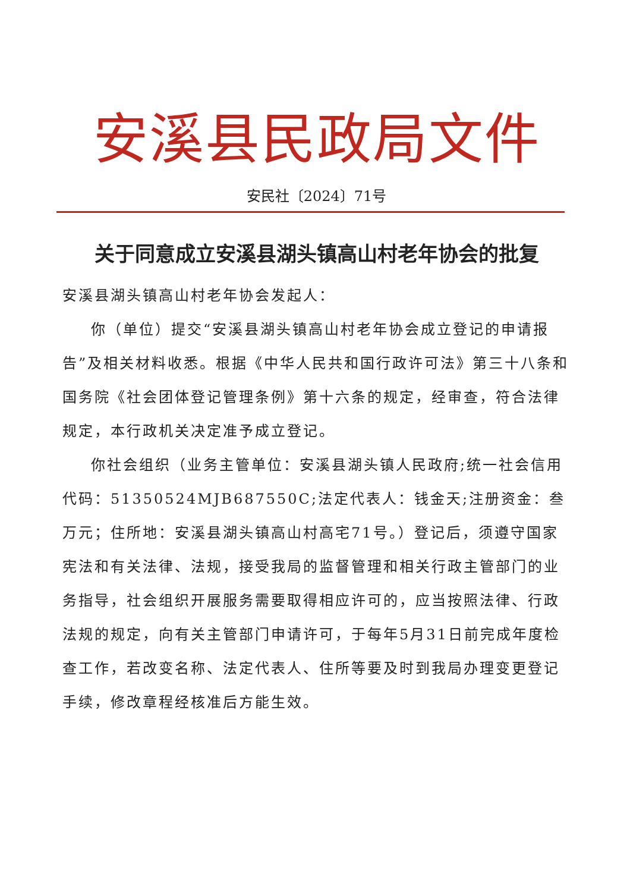安溪县民政局文件
安民社〔2024〕71号
关于同意成立安溪县湖头镇高山村老年协会的批复
安溪县湖头镇高山村老年协会发起人：
你（单位）提交“安溪县湖头镇高山村老年协会成立登记的申请报告”及相关材料收悉。根据《中华人民共和国行政许可法》第三十八条和国务院《社会团体登记管理条例》第十六条的规定，经审查，符合法律规定，本行政机关决定准予成立登记。
你社会组织（业务主管单位：安溪县湖头镇人民政府;统一社会信用代码：51350524MJB687550C;法定代表人：钱金天;注册资金：叁万元；住所地：安溪县湖头镇高山村高宅71号。）登记后，须遵守国家宪法和有关法律、法规，接受我局的监督管理和相关行政主管部门的业务指导，社会组织开展服务需要取得相应许可的，应当按照法律、行政法规的规定，向有关主管部门申请许可，于每年5月31日前完成年度检查工作，若改变名称、法定代表人、住所等要及时到我局办理变更登记手续，修改章程经核准后方能生效。